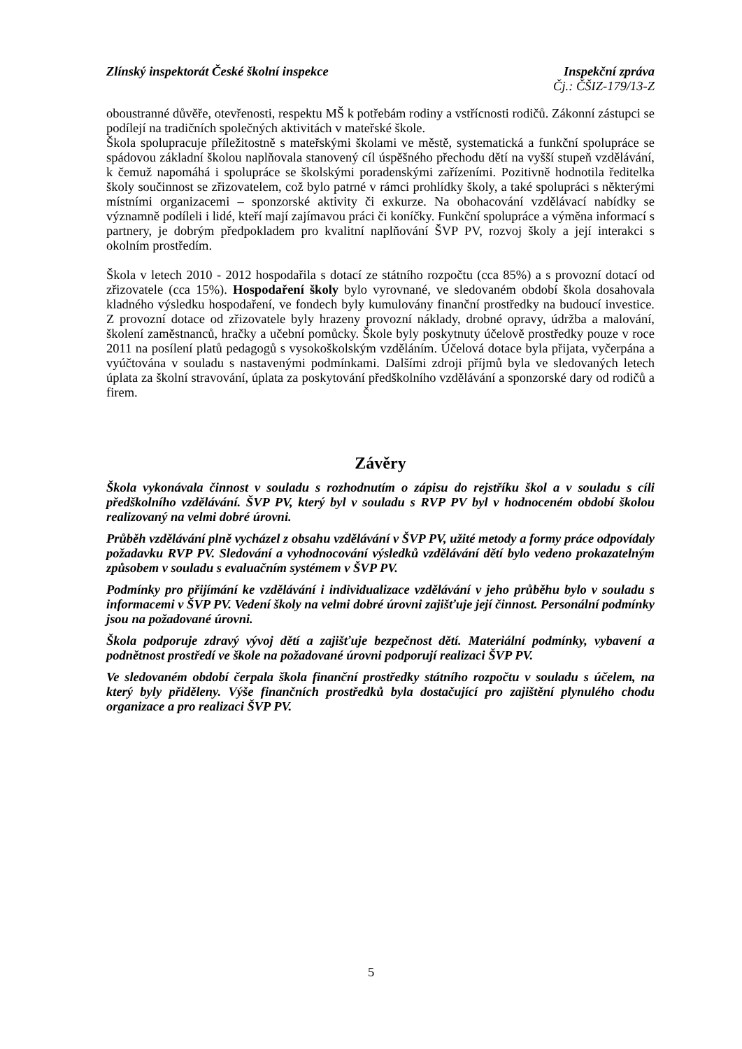Zlínský inspektorát České školní inspekce Inspekční zpráva
Čj.: ČŠIZ-179/13-Z
oboustranné důvěře, otevřenosti, respektu MŠ k potřebám rodiny a vstřícnosti rodičů. Zákonní zástupci se podílejí na tradičních společných aktivitách v mateřské škole.
Škola spolupracuje příležitostně s mateřskými školami ve městě, systematická a funkční spolupráce se spádovou základní školou naplňovala stanovený cíl úspěšného přechodu dětí na vyšší stupeň vzdělávání, k čemuž napomáhá i spolupráce se školskými poradenskými zařízeními. Pozitivně hodnotila ředitelka školy součinnost se zřizovatelem, což bylo patrné v rámci prohlídky školy, a také spolupráci s některými místními organizacemi – sponzorské aktivity či exkurze. Na obohacování vzdělávací nabídky se významně podíleli i lidé, kteří mají zajímavou práci či koníčky. Funkční spolupráce a výměna informací s partnery, je dobrým předpokladem pro kvalitní naplňování ŠVP PV, rozvoj školy a její interakci s okolním prostředím.
Škola v letech 2010 - 2012 hospodařila s dotací ze státního rozpočtu (cca 85%) a s provozní dotací od zřizovatele (cca 15%). Hospodaření školy bylo vyrovnané, ve sledovaném období škola dosahovala kladného výsledku hospodaření, ve fondech byly kumulovány finanční prostředky na budoucí investice. Z provozní dotace od zřizovatele byly hrazeny provozní náklady, drobné opravy, údržba a malování, školení zaměstnanců, hračky a učební pomůcky. Škole byly poskytnuty účelově prostředky pouze v roce 2011 na posílení platů pedagogů s vysokoškolským vzděláním. Účelová dotace byla přijata, vyčerpána a vyúčtována v souladu s nastavenými podmínkami. Dalšími zdroji příjmů byla ve sledovaných letech úplata za školní stravování, úplata za poskytování předškolního vzdělávání a sponzorské dary od rodičů a firem.
Závěry
Škola vykonávala činnost v souladu s rozhodnutím o zápisu do rejstříku škol a v souladu s cíli předškolního vzdělávání. ŠVP PV, který byl v souladu s RVP PV byl v hodnoceném období školou realizovaný na velmi dobré úrovni.
Průběh vzdělávání plně vycházel z obsahu vzdělávání v ŠVP PV, užité metody a formy práce odpovídaly požadavku RVP PV. Sledování a vyhodnocování výsledků vzdělávání dětí bylo vedeno prokazatelným způsobem v souladu s evaluačním systémem v ŠVP PV.
Podmínky pro přijímání ke vzdělávání i individualizace vzdělávání v jeho průběhu bylo v souladu s informacemi v ŠVP PV. Vedení školy na velmi dobré úrovni zajišťuje její činnost. Personální podmínky jsou na požadované úrovni.
Škola podporuje zdravý vývoj dětí a zajišťuje bezpečnost dětí. Materiální podmínky, vybavení a podnětnost prostředí ve škole na požadované úrovni podporují realizaci ŠVP PV.
Ve sledovaném období čerpala škola finanční prostředky státního rozpočtu v souladu s účelem, na který byly přiděleny. Výše finančních prostředků byla dostačující pro zajištění plynulého chodu organizace a pro realizaci ŠVP PV.
5